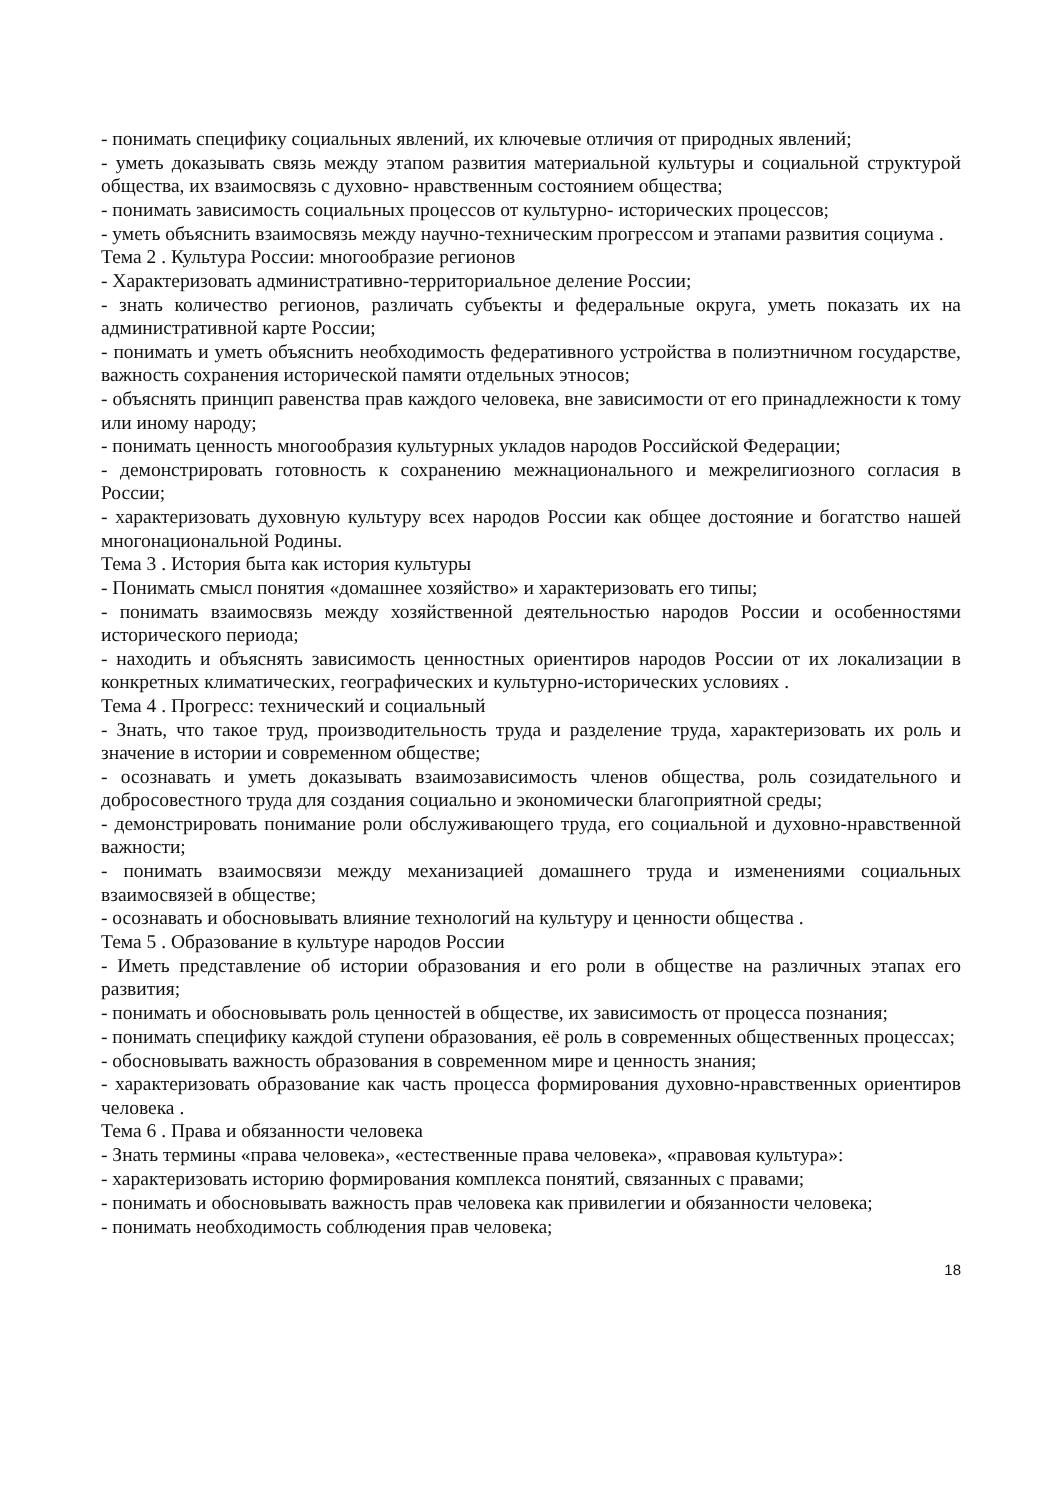- понимать специфику социальных явлений, их ключевые отличия от природных явлений;
- уметь доказывать связь между этапом развития материальной культуры и социальной структурой общества, их взаимосвязь с духовно- нравственным состоянием общества;
- понимать зависимость социальных процессов от культурно- исторических процессов;
- уметь объяснить взаимосвязь между научно-техническим прогрессом и этапами развития социума .
Тема 2 . Культура России: многообразие регионов
- Характеризовать административно-территориальное деление России;
- знать количество регионов, различать субъекты и федеральные округа, уметь показать их на административной карте России;
- понимать и уметь объяснить необходимость федеративного устройства в полиэтничном государстве, важность сохранения исторической памяти отдельных этносов;
- объяснять принцип равенства прав каждого человека, вне зависимости от его принадлежности к тому или иному народу;
- понимать ценность многообразия культурных укладов народов Российской Федерации;
- демонстрировать готовность к сохранению межнационального и межрелигиозного согласия в России;
- характеризовать духовную культуру всех народов России как общее достояние и богатство нашей многонациональной Родины.
Тема 3 . История быта как история культуры
- Понимать смысл понятия «домашнее хозяйство» и характеризовать его типы;
- понимать взаимосвязь между хозяйственной деятельностью народов России и особенностями исторического периода;
- находить и объяснять зависимость ценностных ориентиров народов России от их локализации в конкретных климатических, географических и культурно-исторических условиях .
Тема 4 . Прогресс: технический и социальный
- Знать, что такое труд, производительность труда и разделение труда, характеризовать их роль и значение в истории и современном обществе;
- осознавать и уметь доказывать взаимозависимость членов общества, роль созидательного и добросовестного труда для создания социально и экономически благоприятной среды;
- демонстрировать понимание роли обслуживающего труда, его социальной и духовно-нравственной важности;
- понимать взаимосвязи между механизацией домашнего труда и изменениями социальных взаимосвязей в обществе;
- осознавать и обосновывать влияние технологий на культуру и ценности общества .
Тема 5 . Образование в культуре народов России
- Иметь представление об истории образования и его роли в обществе на различных этапах его развития;
- понимать и обосновывать роль ценностей в обществе, их зависимость от процесса познания;
- понимать специфику каждой ступени образования, её роль в современных общественных процессах;
- обосновывать важность образования в современном мире и ценность знания;
- характеризовать образование как часть процесса формирования духовно-нравственных ориентиров человека .
Тема 6 . Права и обязанности человека
- Знать термины «права человека», «естественные права человека», «правовая культура»:
- характеризовать историю формирования комплекса понятий, связанных с правами;
- понимать и обосновывать важность прав человека как привилегии и обязанности человека;
- понимать необходимость соблюдения прав человека;
18